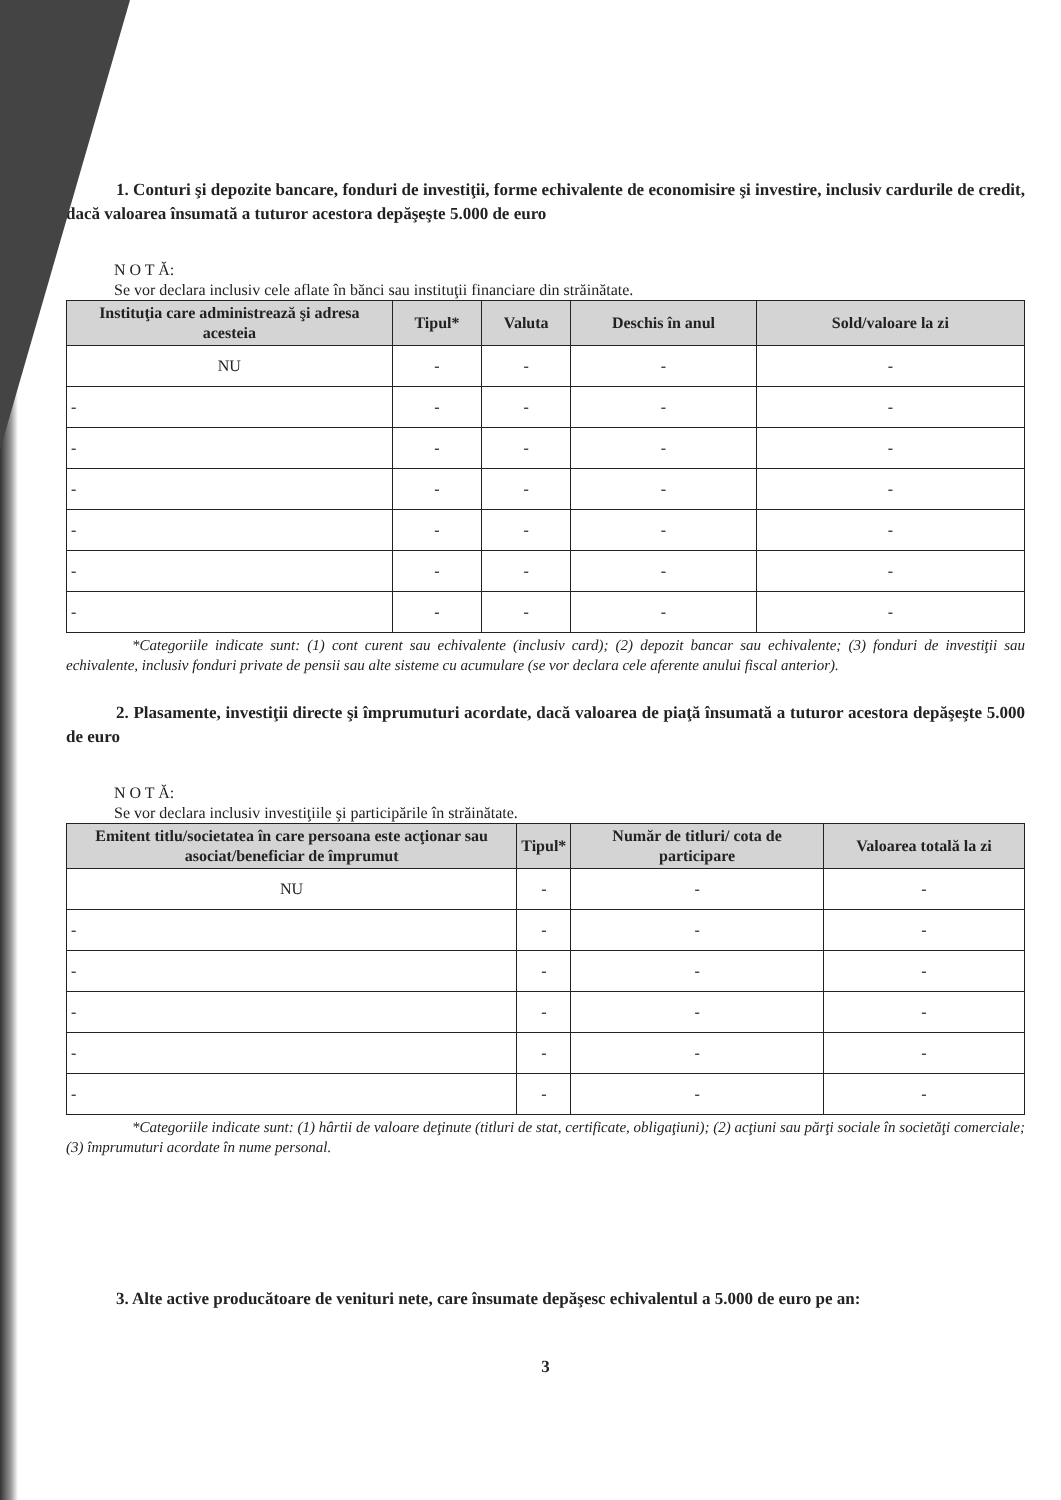1. Conturi şi depozite bancare, fonduri de investiţii, forme echivalente de economisire şi investire, inclusiv cardurile de credit, dacă valoarea însumată a tuturor acestora depăşeşte 5.000 de euro
N O T Ă:
Se vor declara inclusiv cele aflate în bănci sau instituţii financiare din străinătate.
| Instituţia care administrează şi adresa acesteia | Tipul* | Valuta | Deschis în anul | Sold/valoare la zi |
| --- | --- | --- | --- | --- |
| NU | - | - | - | - |
| - | - | - | - | - |
| - | - | - | - | - |
| - | - | - | - | - |
| - | - | - | - | - |
| - | - | - | - | - |
| - | - | - | - | - |
*Categoriile indicate sunt: (1) cont curent sau echivalente (inclusiv card); (2) depozit bancar sau echivalente; (3) fonduri de investiţii sau echivalente, inclusiv fonduri private de pensii sau alte sisteme cu acumulare (se vor declara cele aferente anului fiscal anterior).
2. Plasamente, investiţii directe şi împrumuturi acordate, dacă valoarea de piaţă însumată a tuturor acestora depăşeşte 5.000 de euro
N O T Ă:
Se vor declara inclusiv investiţiile şi participările în străinătate.
| Emitent titlu/societatea în care persoana este acţionar sau asociat/beneficiar de împrumut | Tipul* | Număr de titluri/ cota de participare | Valoarea totală la zi |
| --- | --- | --- | --- |
| NU | - | - | - |
| - | - | - | - |
| - | - | - | - |
| - | - | - | - |
| - | - | - | - |
| - | - | - | - |
*Categoriile indicate sunt: (1) hârtii de valoare deţinute (titluri de stat, certificate, obligaţiuni); (2) acţiuni sau părţi sociale în societăţi comerciale; (3) împrumuturi acordate în nume personal.
3. Alte active producătoare de venituri nete, care însumate depăşesc echivalentul a 5.000 de euro pe an:
3